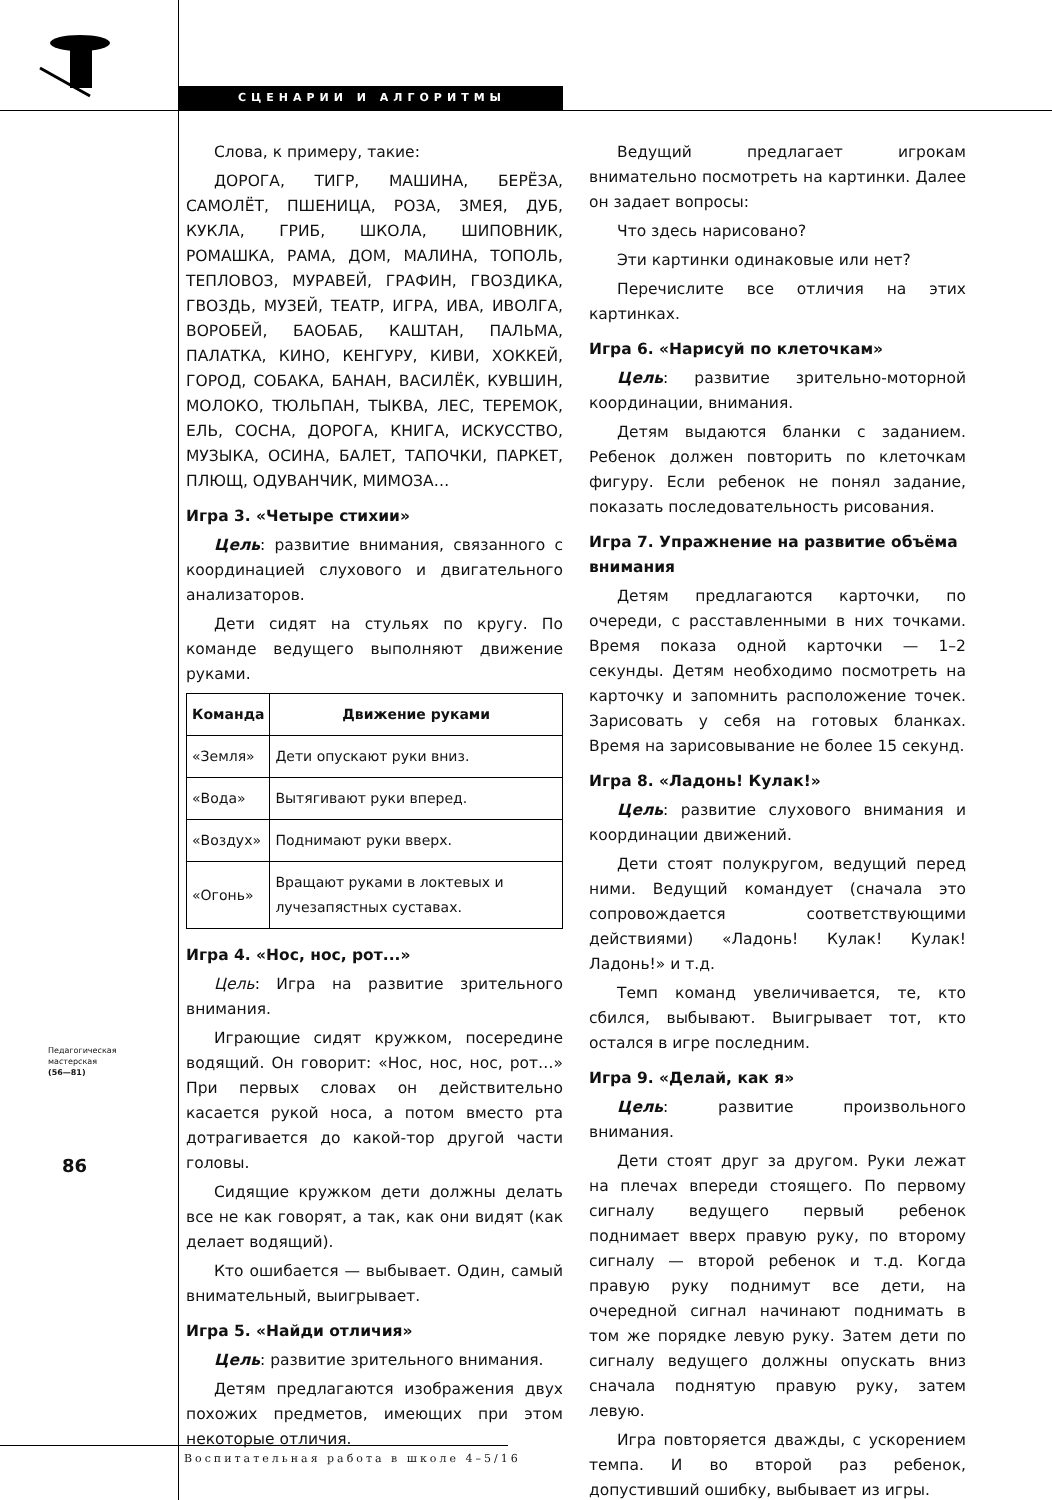СЦЕНАРИИ И АЛГОРИТМЫ
Педагогическая
мастерская
(56—81)
86
Слова, к примеру, такие:
ДОРОГА, ТИГР, МАШИНА, БЕРЁЗА, САМОЛЁТ, ПШЕНИЦА, РОЗА, ЗМЕЯ, ДУБ, КУКЛА, ГРИБ, ШКОЛА, ШИПОВНИК, РОМАШКА, РАМА, ДОМ, МАЛИНА, ТОПОЛЬ, ТЕПЛОВОЗ, МУРАВЕЙ, ГРАФИН, ГВОЗДИКА, ГВОЗДЬ, МУЗЕЙ, ТЕАТР, ИГРА, ИВА, ИВОЛГА, ВОРОБЕЙ, БАОБАБ, КАШТАН, ПАЛЬМА, ПАЛАТКА, КИНО, КЕНГУРУ, КИВИ, ХОККЕЙ, ГОРОД, СОБАКА, БАНАН, ВАСИЛЁК, КУВШИН, МОЛОКО, ТЮЛЬПАН, ТЫКВА, ЛЕС, ТЕРЕМОК, ЕЛЬ, СОСНА, ДОРОГА, КНИГА, ИСКУССТВО, МУЗЫКА, ОСИНА, БАЛЕТ, ТАПОЧКИ, ПАРКЕТ, ПЛЮЩ, ОДУВАНЧИК, МИМОЗА…
Игра 3. «Четыре стихии»
Цель: развитие внимания, связанного с координацией слухового и двигательного анализаторов.
Дети сидят на стульях по кругу. По команде ведущего выполняют движение руками.
| Команда | Движение руками |
| --- | --- |
| «Земля» | Дети опускают руки вниз. |
| «Вода» | Вытягивают руки вперед. |
| «Воздух» | Поднимают руки вверх. |
| «Огонь» | Вращают руками в локтевых и лучезапястных суставах. |
Игра 4. «Нос, нос, рот...»
Цель: Игра на развитие зрительного внимания.
Играющие сидят кружком, посередине водящий. Он говорит: «Нос, нос, нос, рот…» При первых словах он действительно касается рукой носа, а потом вместо рта дотрагивается до какой-тор другой части головы.
Сидящие кружком дети должны делать все не как говорят, а так, как они видят (как делает водящий).
Кто ошибается — выбывает. Один, самый внимательный, выигрывает.
Игра 5. «Найди отличия»
Цель: развитие зрительного внимания.
Детям предлагаются изображения двух похожих предметов, имеющих при этом некоторые отличия.
Ведущий предлагает игрокам внимательно посмотреть на картинки. Далее он задает вопросы:
Что здесь нарисовано?
Эти картинки одинаковые или нет?
Перечислите все отличия на этих картинках.
Игра 6. «Нарисуй по клеточкам»
Цель: развитие зрительно-моторной координации, внимания.
Детям выдаются бланки с заданием. Ребенок должен повторить по клеточкам фигуру. Если ребенок не понял задание, показать последовательность рисования.
Игра 7. Упражнение на развитие объёма внимания
Детям предлагаются карточки, по очереди, с расставленными в них точками. Время показа одной карточки — 1–2 секунды. Детям необходимо посмотреть на карточку и запомнить расположение точек. Зарисовать у себя на готовых бланках. Время на зарисовывание не более 15 секунд.
Игра 8. «Ладонь! Кулак!»
Цель: развитие слухового внимания и координации движений.
Дети стоят полукругом, ведущий перед ними. Ведущий командует (сначала это сопровождается соответствующими действиями) «Ладонь! Кулак! Кулак! Ладонь!» и т.д.
Темп команд увеличивается, те, кто сбился, выбывают. Выигрывает тот, кто остался в игре последним.
Игра 9. «Делай, как я»
Цель: развитие произвольного внимания.
Дети стоят друг за другом. Руки лежат на плечах впереди стоящего. По первому сигналу ведущего первый ребенок поднимает вверх правую руку, по второму сигналу — второй ребенок и т.д. Когда правую руку поднимут все дети, на очередной сигнал начинают поднимать в том же порядке левую руку. Затем дети по сигналу ведущего должны опускать вниз сначала поднятую правую руку, затем левую.
Игра повторяется дважды, с ускорением темпа. И во второй раз ребенок, допустивший ошибку, выбывает из игры.
Воспитательная работа в школе 4–5/16